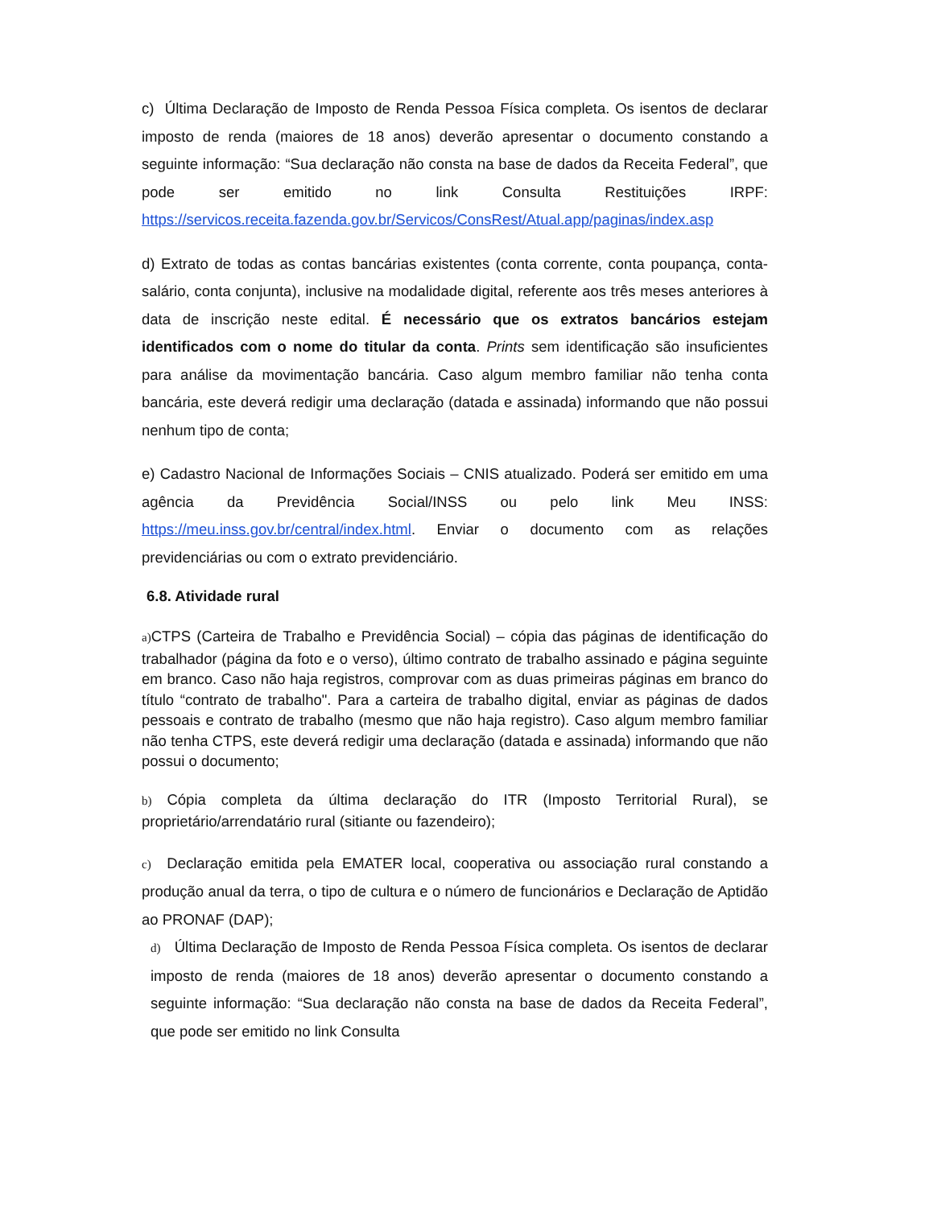c) Última Declaração de Imposto de Renda Pessoa Física completa. Os isentos de declarar imposto de renda (maiores de 18 anos) deverão apresentar o documento constando a seguinte informação: “Sua declaração não consta na base de dados da Receita Federal”, que pode ser emitido no link Consulta Restituições IRPF: https://servicos.receita.fazenda.gov.br/Servicos/ConsRest/Atual.app/paginas/index.asp
d) Extrato de todas as contas bancárias existentes (conta corrente, conta poupança, conta- salário, conta conjunta), inclusive na modalidade digital, referente aos três meses anteriores à data de inscrição neste edital. É necessário que os extratos bancários estejam identificados com o nome do titular da conta. Prints sem identificação são insuficientes para análise da movimentação bancária. Caso algum membro familiar não tenha conta bancária, este deverá redigir uma declaração (datada e assinada) informando que não possui nenhum tipo de conta;
e) Cadastro Nacional de Informações Sociais – CNIS atualizado. Poderá ser emitido em uma agência da Previdência Social/INSS ou pelo link Meu INSS: https://meu.inss.gov.br/central/index.html. Enviar o documento com as relações previdenciárias ou com o extrato previdenciário.
6.8. Atividade rural
a) CTPS (Carteira de Trabalho e Previdência Social) – cópia das páginas de identificação do trabalhador (página da foto e o verso), último contrato de trabalho assinado e página seguinte em branco. Caso não haja registros, comprovar com as duas primeiras páginas em branco do título “contrato de trabalho". Para a carteira de trabalho digital, enviar as páginas de dados pessoais e contrato de trabalho (mesmo que não haja registro). Caso algum membro familiar não tenha CTPS, este deverá redigir uma declaração (datada e assinada) informando que não possui o documento;
b) Cópia completa da última declaração do ITR (Imposto Territorial Rural), se proprietário/arrendatário rural (sitiante ou fazendeiro);
c) Declaração emitida pela EMATER local, cooperativa ou associação rural constando a produção anual da terra, o tipo de cultura e o número de funcionários e Declaração de Aptidão ao PRONAF (DAP);
d) Última Declaração de Imposto de Renda Pessoa Física completa. Os isentos de declarar imposto de renda (maiores de 18 anos) deverão apresentar o documento constando a seguinte informação: “Sua declaração não consta na base de dados da Receita Federal”, que pode ser emitido no link Consulta